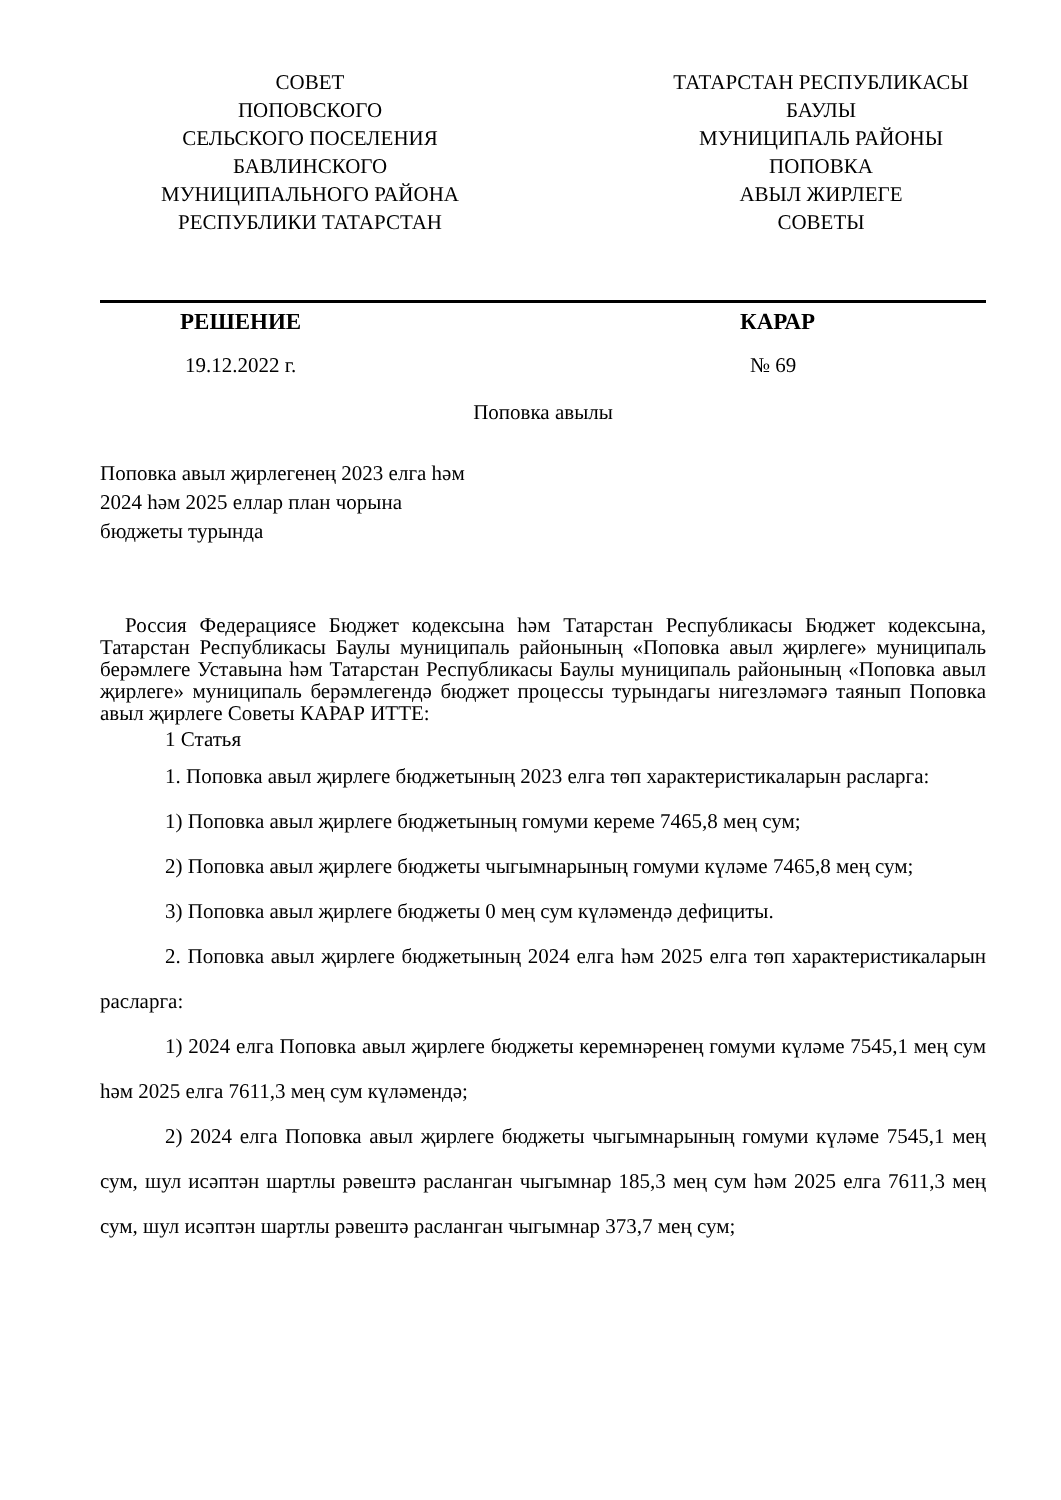СОВЕТ
ПОПОВСКОГО
СЕЛЬСКОГО ПОСЕЛЕНИЯ
БАВЛИНСКОГО
МУНИЦИПАЛЬНОГО РАЙОНА
РЕСПУБЛИКИ ТАТАРСТАН
ТАТАРСТАН РЕСПУБЛИКАСЫ
БАУЛЫ
МУНИЦИПАЛЬ РАЙОНЫ
ПОПОВКА
АВЫЛ ЖИРЛЕГЕ
СОВЕТЫ
РЕШЕНИЕ КАРАР
19.12.2022 г. № 69
Поповка авылы
Поповка авыл җирлегенең 2023 елга һәм
2024 һәм 2025 еллар план чорына
бюджеты турында
Россия Федерациясе Бюджет кодексына һәм Татарстан Республикасы Бюджет кодексына, Татарстан Республикасы Баулы муниципаль районының «Поповка авыл җирлеге» муниципаль берәмлеге Уставына һәм Татарстан Республикасы Баулы муниципаль районының «Поповка авыл җирлеге» муниципаль берәмлегендә бюджет процессы турындагы нигезләмәгә таянып Поповка авыл җирлеге Советы КАРАР ИТТЕ:
1 Статья
1. Поповка авыл җирлеге бюджетының 2023 елга төп характеристикаларын расларга:
1) Поповка авыл җирлеге бюджетының гомуми кереме 7465,8 мең сум;
2) Поповка авыл җирлеге бюджеты чыгымнарының гомуми күләме 7465,8 мең сум;
3) Поповка авыл җирлеге бюджеты 0 мең сум күләмендә дефициты.
2. Поповка авыл җирлеге бюджетының 2024 елга һәм 2025 елга төп характеристикаларын расларга:
1) 2024 елга Поповка авыл җирлеге бюджеты керемнәренең гомуми күләме 7545,1 мең сум һәм 2025 елга 7611,3 мең сум күләмендә;
2) 2024 елга Поповка авыл җирлеге бюджеты чыгымнарының гомуми күләме 7545,1 мең сум, шул исәптән шартлы рәвештә расланган чыгымнар 185,3 мең сум һәм 2025 елга 7611,3 мең сум, шул исәптән шартлы рәвештә расланган чыгымнар 373,7 мең сум;